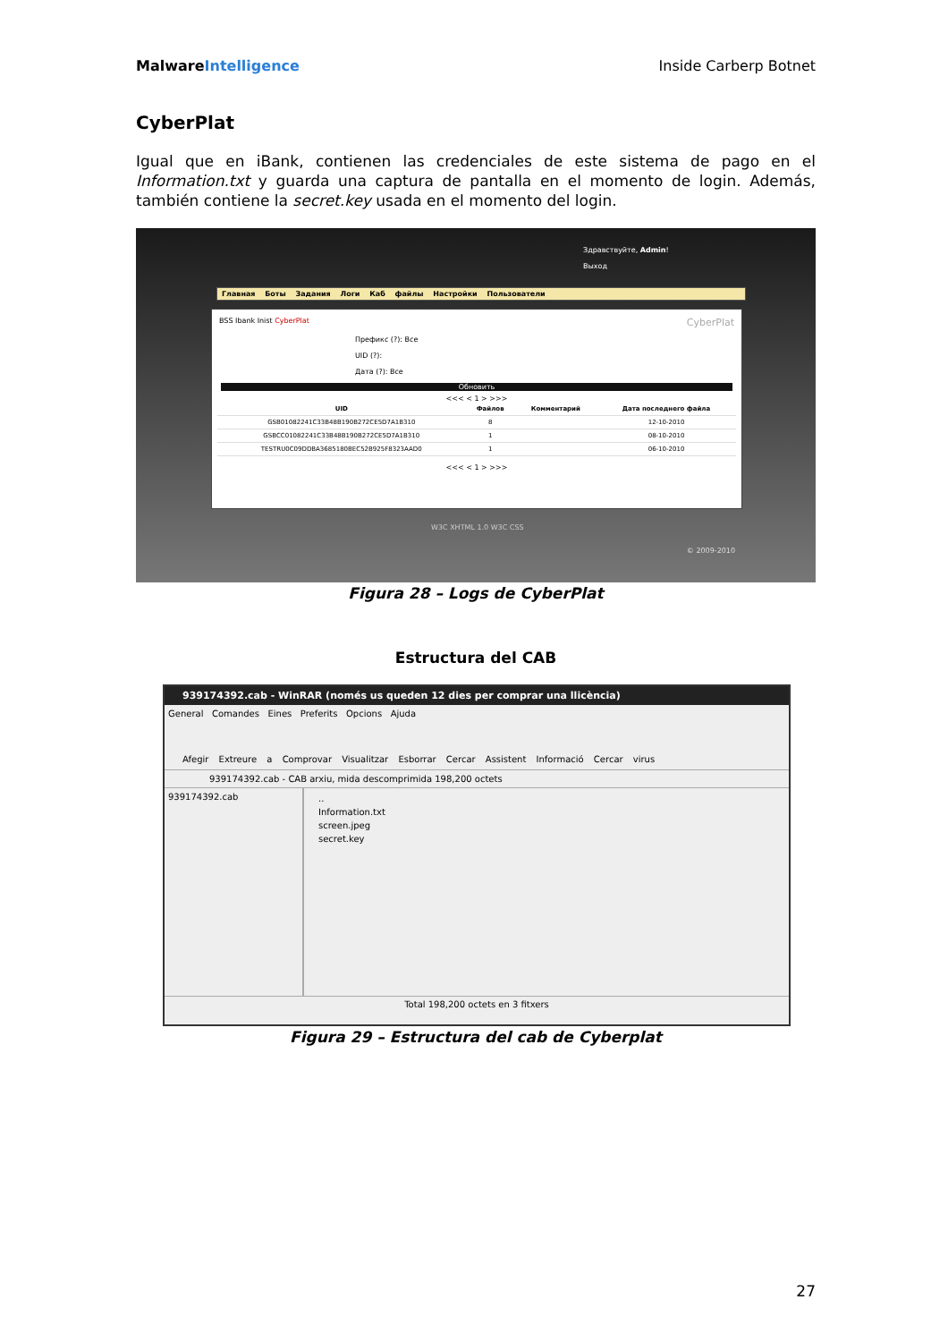MalwareIntelligence Inside Carberp Botnet
CyberPlat
Igual que en iBank, contienen las credenciales de este sistema de pago en el Information.txt y guarda una captura de pantalla en el momento de login. Además, también contiene la secret.key usada en el momento del login.
Здравствуйте, Admin!
Выход
Главная Боты Задания Логи Каб файлы Настройки Пользователи
BSS Ibank Inist CyberPlat CyberPlat
Префикс (?): Все
UID (?):
Дата (?): Все
Обновить
<<< < 1 > >>>
| UID | Файлов | Комментарий | Дата последнего файла |
| --- | --- | --- | --- |
| GSB01082241C33B48B190B272CE5D7A1B310 | 8 | | 12-10-2010 |
| GSBCC01082241C33B48B190B272CE5D7A1B310 | 1 | | 08-10-2010 |
| TESTRU0C09DDBA3685180BEC52B925F8323AAD0 | 1 | | 06-10-2010 |
<<< < 1 > >>>
W3C XHTML 1.0 W3C CSS
© 2009-2010
Figura 28 – Logs de CyberPlat
Estructura del CAB
939174392.cab - WinRAR (només us queden 12 dies per comprar una llicència)
General Comandes Eines Preferits Opcions Ajuda
Afegir Extreure a Comprovar Visualitzar Esborrar Cercar Assistent Informació Cercar virus
939174392.cab - CAB arxiu, mida descomprimida 198,200 octets
939174392.cab
..
Information.txt
screen.jpeg
secret.key
Total 198,200 octets en 3 fitxers
Figura 29 – Estructura del cab de Cyberplat
27